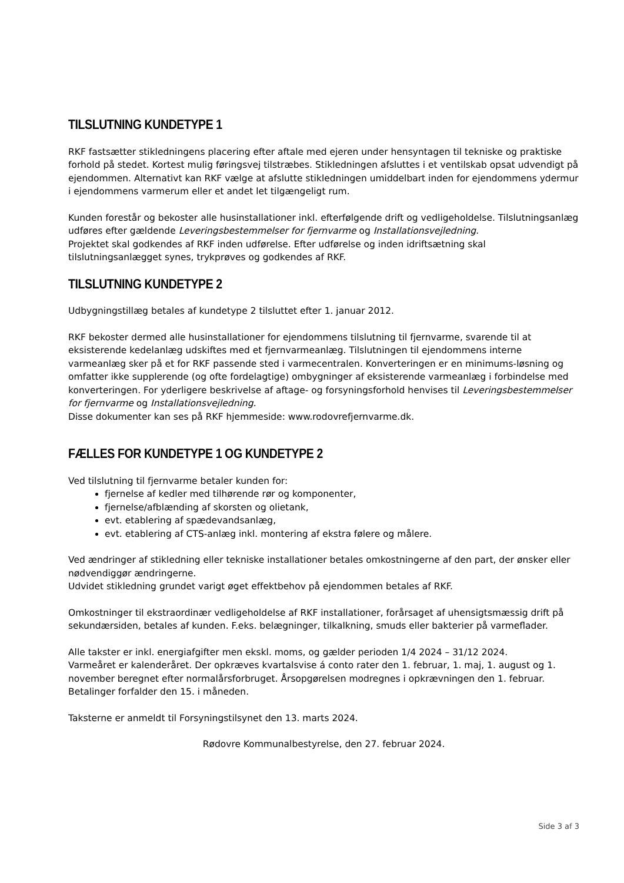TILSLUTNING KUNDETYPE 1
RKF fastsætter stikledningens placering efter aftale med ejeren under hensyntagen til tekniske og praktiske forhold på stedet. Kortest mulig føringsvej tilstræbes. Stikledningen afsluttes i et ventilskab opsat udvendigt på ejendommen. Alternativt kan RKF vælge at afslutte stikledningen umiddelbart inden for ejendommens ydermur i ejendommens varmerum eller et andet let tilgængeligt rum.
Kunden forestår og bekoster alle husinstallationer inkl. efterfølgende drift og vedligeholdelse. Tilslutningsanlæg udføres efter gældende Leveringsbestemmelser for fjernvarme og Installationsvejledning.
Projektet skal godkendes af RKF inden udførelse. Efter udførelse og inden idriftsætning skal tilslutningsanlægget synes, trykprøves og godkendes af RKF.
TILSLUTNING KUNDETYPE 2
Udbygningstillæg betales af kundetype 2 tilsluttet efter 1. januar 2012.
RKF bekoster dermed alle husinstallationer for ejendommens tilslutning til fjernvarme, svarende til at eksisterende kedelanlæg udskiftes med et fjernvarmeanlæg. Tilslutningen til ejendommens interne varmeanlæg sker på et for RKF passende sted i varmecentralen. Konverteringen er en minimums-løsning og omfatter ikke supplerende (og ofte fordelagtige) ombygninger af eksisterende varmeanlæg i forbindelse med konverteringen. For yderligere beskrivelse af aftage- og forsyningsforhold henvises til Leveringsbestemmelser for fjernvarme og Installationsvejledning.
Disse dokumenter kan ses på RKF hjemmeside: www.rodovrefjernvarme.dk.
FÆLLES FOR KUNDETYPE 1 OG KUNDETYPE 2
Ved tilslutning til fjernvarme betaler kunden for:
fjernelse af kedler med tilhørende rør og komponenter,
fjernelse/afblænding af skorsten og olietank,
evt. etablering af spædevandsanlæg,
evt. etablering af CTS-anlæg inkl. montering af ekstra følere og målere.
Ved ændringer af stikledning eller tekniske installationer betales omkostningerne af den part, der ønsker eller nødvendiggør ændringerne.
Udvidet stikledning grundet varigt øget effektbehov på ejendommen betales af RKF.
Omkostninger til ekstraordinær vedligeholdelse af RKF installationer, forårsaget af uhensigtsmæssig drift på sekundærsiden, betales af kunden. F.eks. belægninger, tilkalkning, smuds eller bakterier på varmeflader.
Alle takster er inkl. energiafgifter men ekskl. moms, og gælder perioden 1/4 2024 – 31/12 2024.
Varmeåret er kalenderåret. Der opkræves kvartalsvise á conto rater den 1. februar, 1. maj, 1. august og 1. november beregnet efter normalårsforbruget. Årsopgørelsen modregnes i opkrævningen den 1. februar. Betalinger forfalder den 15. i måneden.
Taksterne er anmeldt til Forsyningstilsynet den 13. marts 2024.
Rødovre Kommunalbestyrelse, den 27. februar 2024.
Side 3 af 3